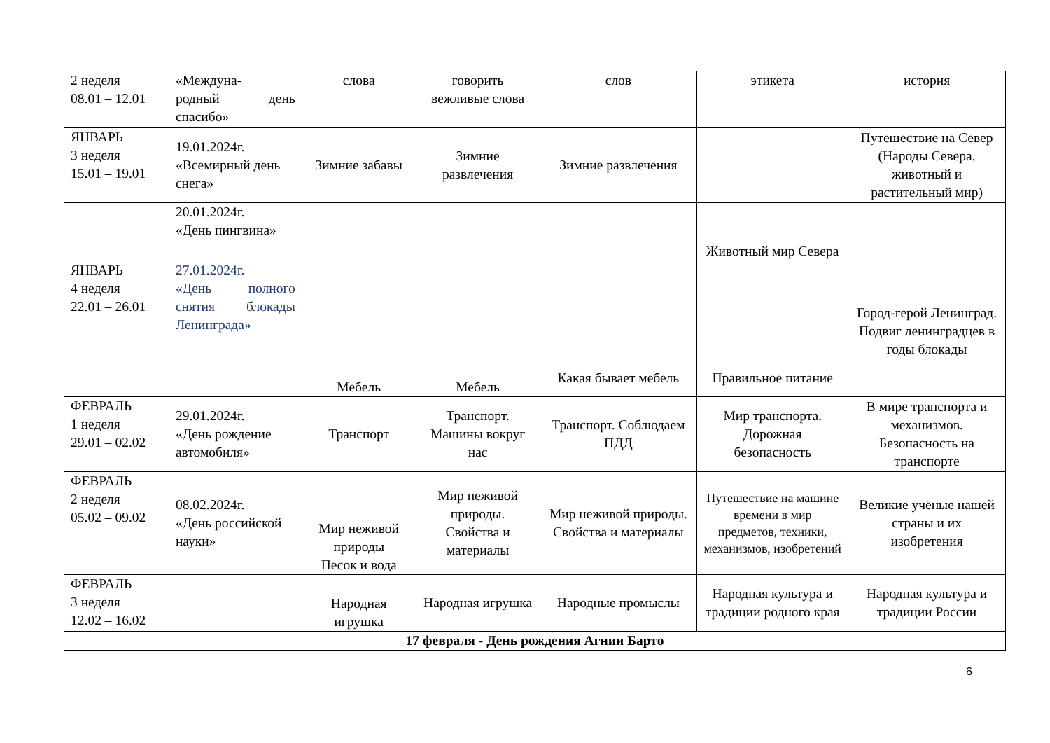| 2 неделя 08.01 – 12.01 | «Междуна- родный день спасибо» | слова | говорить вежливые слова | слов | этикета | история |
| ЯНВАРЬ 3 неделя 15.01 – 19.01 | 19.01.2024г. «Всемирный день снега» | Зимние забавы | Зимние развлечения | Зимние развлечения | | Путешествие на Север (Народы Севера, животный и растительный мир) |
| | 20.01.2024г. «День пингвина» | | | | Животный мир Севера | |
| ЯНВАРЬ 4 неделя 22.01 – 26.01 | 27.01.2024г. «День полного снятия блокады Ленинграда» | | | | | Город-герой Ленинград. Подвиг ленинградцев в годы блокады |
| | | Мебель | Мебель | Какая бывает мебель | Правильное питание | |
| ФЕВРАЛЬ 1 неделя 29.01 – 02.02 | 29.01.2024г. «День рождение автомобиля» | Транспорт | Транспорт. Машины вокруг нас | Транспорт. Соблюдаем ПДД | Мир транспорта. Дорожная безопасность | В мире транспорта и механизмов. Безопасность на транспорте |
| ФЕВРАЛЬ 2 неделя 05.02 – 09.02 | 08.02.2024г. «День российской науки» | Мир неживой природы Песок и вода | Мир неживой природы. Свойства и материалы | Мир неживой природы. Свойства и материалы | Путешествие на машине времени в мир предметов, техники, механизмов, изобретений | Великие учёные нашей страны и их изобретения |
| ФЕВРАЛЬ 3 неделя 12.02 – 16.02 | | Народная игрушка | Народная игрушка | Народные промыслы | Народная культура и традиции родного края | Народная культура и традиции России |
| 17 февраля - День рождения Агнии Барто | | | | | | |
6